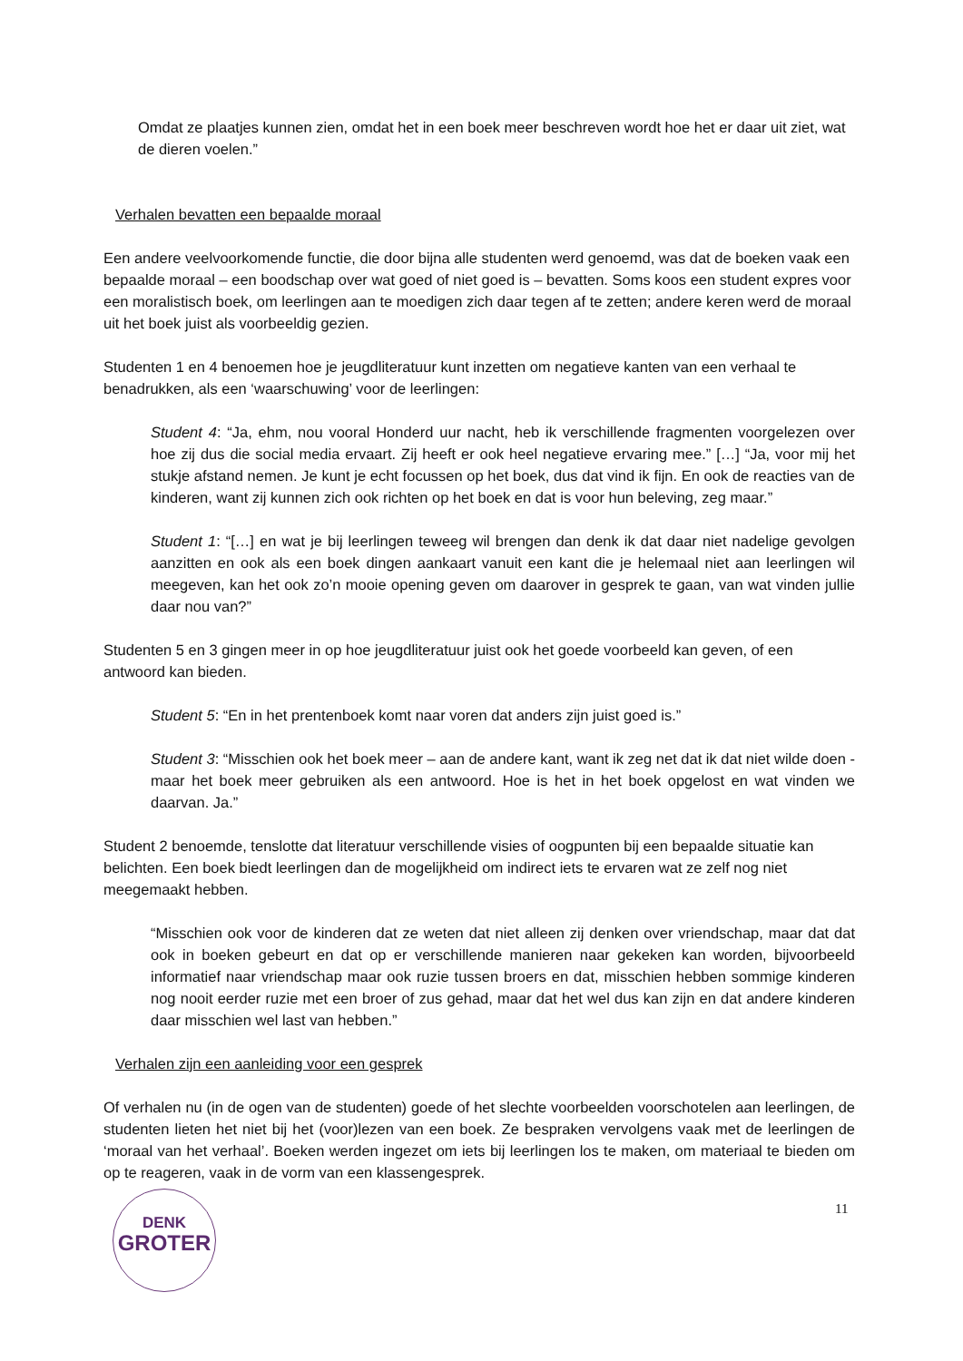Omdat ze plaatjes kunnen zien, omdat het in een boek meer beschreven wordt hoe het er daar uit ziet, wat de dieren voelen.”
Verhalen bevatten een bepaalde moraal
Een andere veelvoorkomende functie, die door bijna alle studenten werd genoemd, was dat de boeken vaak een bepaalde moraal – een boodschap over wat goed of niet goed is – bevatten. Soms koos een student expres voor een moralistisch boek, om leerlingen aan te moedigen zich daar tegen af te zetten; andere keren werd de moraal uit het boek juist als voorbeeldig gezien.
Studenten 1 en 4 benoemen hoe je jeugdliteratuur kunt inzetten om negatieve kanten van een verhaal te benadrukken, als een ‘waarschuwing’ voor de leerlingen:
Student 4: “Ja, ehm, nou vooral Honderd uur nacht, heb ik verschillende fragmenten voorgelezen over hoe zij dus die social media ervaart. Zij heeft er ook heel negatieve ervaring mee.” […] “Ja, voor mij het stukje afstand nemen. Je kunt je echt focussen op het boek, dus dat vind ik fijn. En ook de reacties van de kinderen, want zij kunnen zich ook richten op het boek en dat is voor hun beleving, zeg maar.”
Student 1: “[…] en wat je bij leerlingen teweeg wil brengen dan denk ik dat daar niet nadelige gevolgen aanzitten en ook als een boek dingen aankaart vanuit een kant die je helemaal niet aan leerlingen wil meegeven, kan het ook zo’n mooie opening geven om daarover in gesprek te gaan, van wat vinden jullie daar nou van?”
Studenten 5 en 3 gingen meer in op hoe jeugdliteratuur juist ook het goede voorbeeld kan geven, of een antwoord kan bieden.
Student 5: “En in het prentenboek komt naar voren dat anders zijn juist goed is.”
Student 3: “Misschien ook het boek meer – aan de andere kant, want ik zeg net dat ik dat niet wilde doen - maar het boek meer gebruiken als een antwoord. Hoe is het in het boek opgelost en wat vinden we daarvan. Ja.”
Student 2 benoemde, tenslotte dat literatuur verschillende visies of oogpunten bij een bepaalde situatie kan belichten. Een boek biedt leerlingen dan de mogelijkheid om indirect iets te ervaren wat ze zelf nog niet meegemaakt hebben.
“Misschien ook voor de kinderen dat ze weten dat niet alleen zij denken over vriendschap, maar dat dat ook in boeken gebeurt en dat op er verschillende manieren naar gekeken kan worden, bijvoorbeeld informatief naar vriendschap maar ook ruzie tussen broers en dat, misschien hebben sommige kinderen nog nooit eerder ruzie met een broer of zus gehad, maar dat het wel dus kan zijn en dat andere kinderen daar misschien wel last van hebben.”
Verhalen zijn een aanleiding voor een gesprek
Of verhalen nu (in de ogen van de studenten) goede of het slechte voorbeelden voorschotelen aan leerlingen, de studenten lieten het niet bij het (voor)lezen van een boek. Ze bespraken vervolgens vaak met de leerlingen de ‘moraal van het verhaal’. Boeken werden ingezet om iets bij leerlingen los te maken, om materiaal te bieden om op te reageren, vaak in de vorm van een klassengesprek.
DENK
GROTER
11